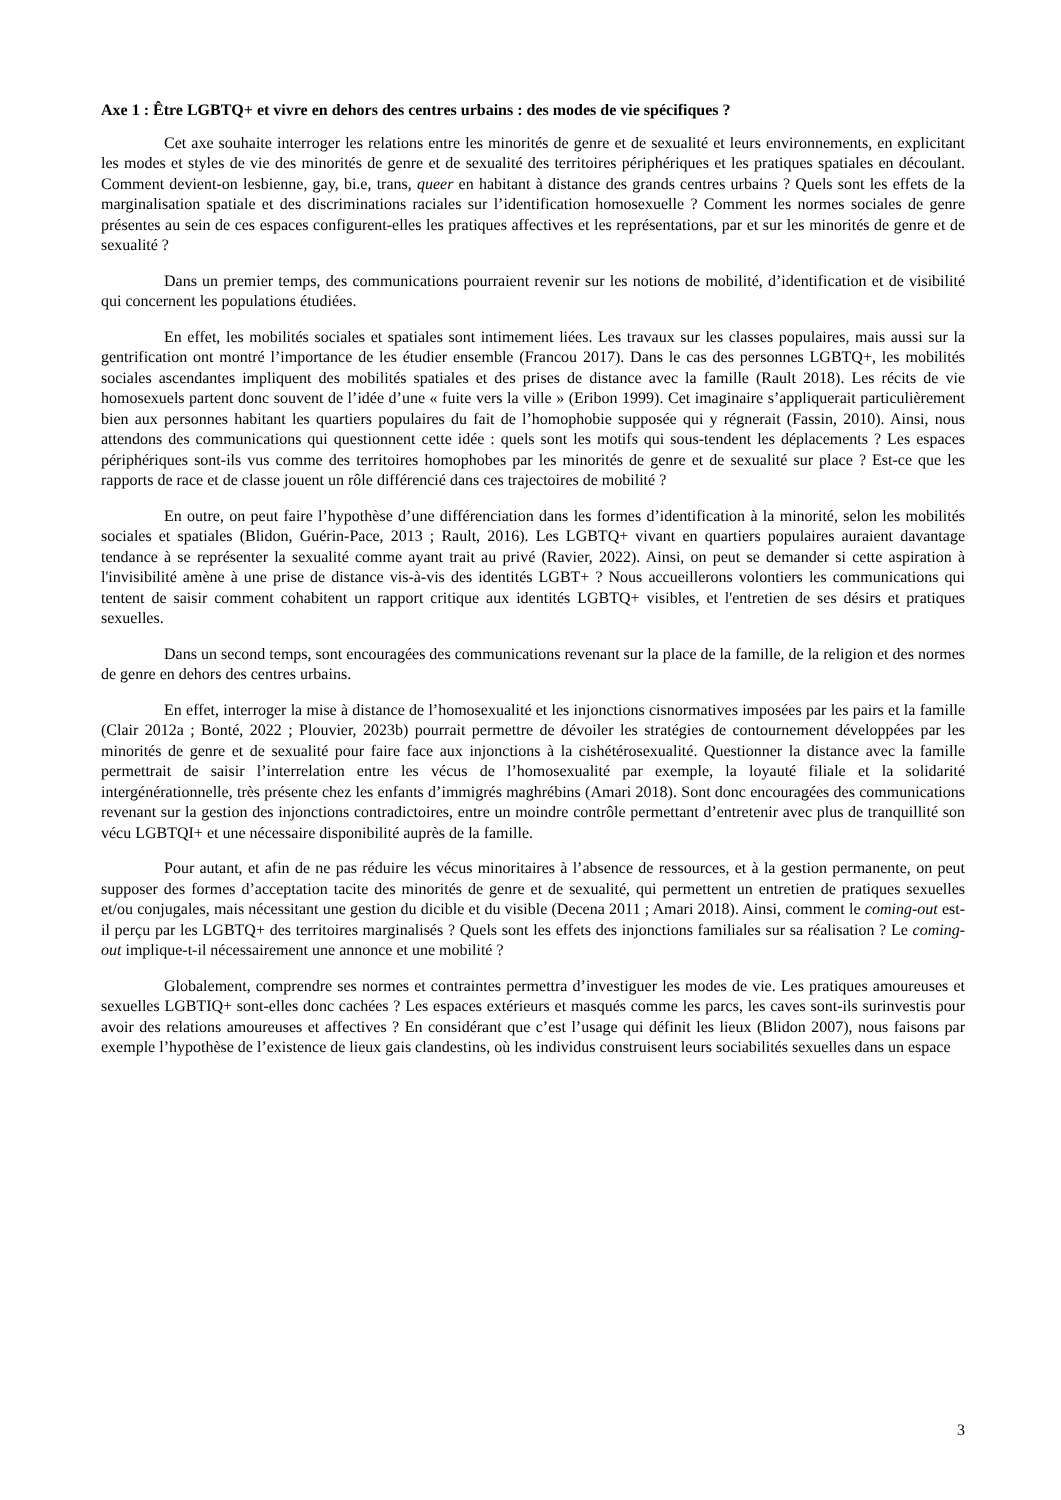Axe 1 : Être LGBTQ+ et vivre en dehors des centres urbains : des modes de vie spécifiques ?
Cet axe souhaite interroger les relations entre les minorités de genre et de sexualité et leurs environnements, en explicitant les modes et styles de vie des minorités de genre et de sexualité des territoires périphériques et les pratiques spatiales en découlant. Comment devient-on lesbienne, gay, bi.e, trans, queer en habitant à distance des grands centres urbains ? Quels sont les effets de la marginalisation spatiale et des discriminations raciales sur l’identification homosexuelle ? Comment les normes sociales de genre présentes au sein de ces espaces configurent-elles les pratiques affectives et les représentations, par et sur les minorités de genre et de sexualité ?
Dans un premier temps, des communications pourraient revenir sur les notions de mobilité, d’identification et de visibilité qui concernent les populations étudiées.
En effet, les mobilités sociales et spatiales sont intimement liées. Les travaux sur les classes populaires, mais aussi sur la gentrification ont montré l’importance de les étudier ensemble (Francou 2017). Dans le cas des personnes LGBTQ+, les mobilités sociales ascendantes impliquent des mobilités spatiales et des prises de distance avec la famille (Rault 2018). Les récits de vie homosexuels partent donc souvent de l’idée d’une « fuite vers la ville » (Eribon 1999). Cet imaginaire s’appliquerait particulièrement bien aux personnes habitant les quartiers populaires du fait de l’homophobie supposée qui y régnerait (Fassin, 2010). Ainsi, nous attendons des communications qui questionnent cette idée : quels sont les motifs qui sous-tendent les déplacements ? Les espaces périphériques sont-ils vus comme des territoires homophobes par les minorités de genre et de sexualité sur place ? Est-ce que les rapports de race et de classe jouent un rôle différencié dans ces trajectoires de mobilité ?
En outre, on peut faire l’hypothèse d’une différenciation dans les formes d’identification à la minorité, selon les mobilités sociales et spatiales (Blidon, Guérin-Pace, 2013 ; Rault, 2016). Les LGBTQ+ vivant en quartiers populaires auraient davantage tendance à se représenter la sexualité comme ayant trait au privé (Ravier, 2022). Ainsi, on peut se demander si cette aspiration à l'invisibilité amène à une prise de distance vis-à-vis des identités LGBT+ ? Nous accueillerons volontiers les communications qui tentent de saisir comment cohabitent un rapport critique aux identités LGBTQ+ visibles, et l'entretien de ses désirs et pratiques sexuelles.
Dans un second temps, sont encouragées des communications revenant sur la place de la famille, de la religion et des normes de genre en dehors des centres urbains.
En effet, interroger la mise à distance de l’homosexualité et les injonctions cisnormatives imposées par les pairs et la famille (Clair 2012a ; Bonté, 2022 ; Plouvier, 2023b) pourrait permettre de dévoiler les stratégies de contournement développées par les minorités de genre et de sexualité pour faire face aux injonctions à la cishétérosexualité. Questionner la distance avec la famille permettrait de saisir l’interrelation entre les vécus de l’homosexualité par exemple, la loyauté filiale et la solidarité intergénérationnelle, très présente chez les enfants d’immigrés maghrébins (Amari 2018). Sont donc encouragées des communications revenant sur la gestion des injonctions contradictoires, entre un moindre contrôle permettant d’entretenir avec plus de tranquillité son vécu LGBTQI+ et une nécessaire disponibilité auprès de la famille.
Pour autant, et afin de ne pas réduire les vécus minoritaires à l’absence de ressources, et à la gestion permanente, on peut supposer des formes d’acceptation tacite des minorités de genre et de sexualité, qui permettent un entretien de pratiques sexuelles et/ou conjugales, mais nécessitant une gestion du dicible et du visible (Decena 2011 ; Amari 2018). Ainsi, comment le coming-out est-il perçu par les LGBTQ+ des territoires marginalisés ? Quels sont les effets des injonctions familiales sur sa réalisation ? Le coming-out implique-t-il nécessairement une annonce et une mobilité ?
Globalement, comprendre ses normes et contraintes permettra d’investiguer les modes de vie. Les pratiques amoureuses et sexuelles LGBTIQ+ sont-elles donc cachées ? Les espaces extérieurs et masqués comme les parcs, les caves sont-ils surinvestis pour avoir des relations amoureuses et affectives ? En considérant que c’est l’usage qui définit les lieux (Blidon 2007), nous faisons par exemple l’hypothèse de l’existence de lieux gais clandestins, où les individus construisent leurs sociabilités sexuelles dans un espace
3